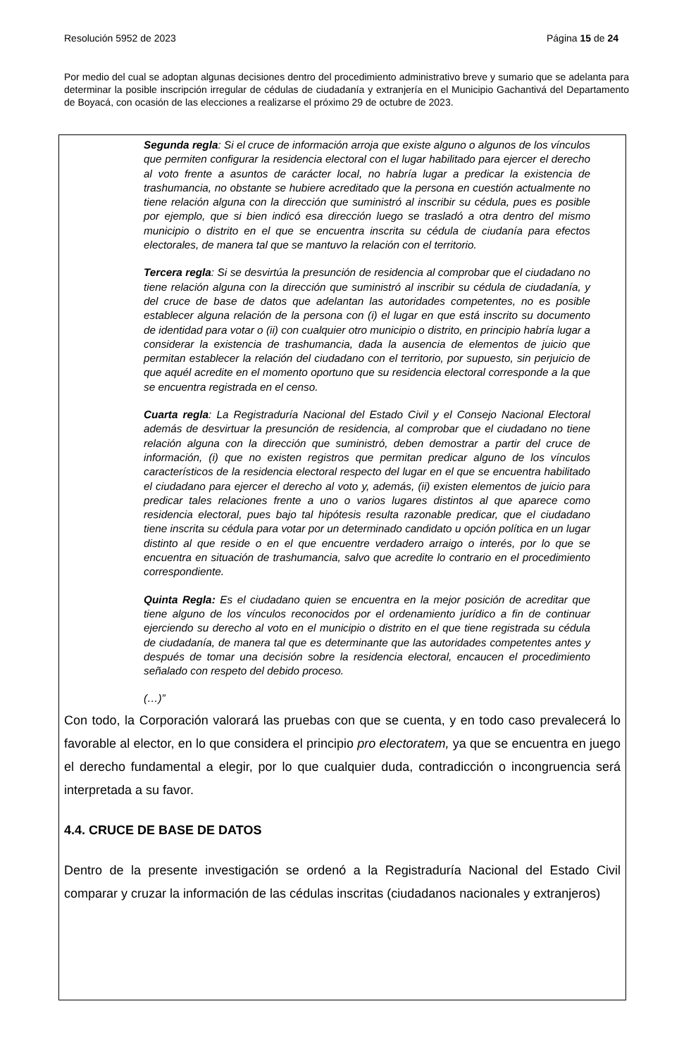Resolución 5952 de 2023 Página 15 de 24
Por medio del cual se adoptan algunas decisiones dentro del procedimiento administrativo breve y sumario que se adelanta para determinar la posible inscripción irregular de cédulas de ciudadanía y extranjería en el Municipio Gachantivá del Departamento de Boyacá, con ocasión de las elecciones a realizarse el próximo 29 de octubre de 2023.
Segunda regla: Si el cruce de información arroja que existe alguno o algunos de los vínculos que permiten configurar la residencia electoral con el lugar habilitado para ejercer el derecho al voto frente a asuntos de carácter local, no habría lugar a predicar la existencia de trashumancia, no obstante se hubiere acreditado que la persona en cuestión actualmente no tiene relación alguna con la dirección que suministró al inscribir su cédula, pues es posible por ejemplo, que si bien indicó esa dirección luego se trasladó a otra dentro del mismo municipio o distrito en el que se encuentra inscrita su cédula de ciudanía para efectos electorales, de manera tal que se mantuvo la relación con el territorio.
Tercera regla: Si se desvirtúa la presunción de residencia al comprobar que el ciudadano no tiene relación alguna con la dirección que suministró al inscribir su cédula de ciudadanía, y del cruce de base de datos que adelantan las autoridades competentes, no es posible establecer alguna relación de la persona con (i) el lugar en que está inscrito su documento de identidad para votar o (ii) con cualquier otro municipio o distrito, en principio habría lugar a considerar la existencia de trashumancia, dada la ausencia de elementos de juicio que permitan establecer la relación del ciudadano con el territorio, por supuesto, sin perjuicio de que aquél acredite en el momento oportuno que su residencia electoral corresponde a la que se encuentra registrada en el censo.
Cuarta regla: La Registraduría Nacional del Estado Civil y el Consejo Nacional Electoral además de desvirtuar la presunción de residencia, al comprobar que el ciudadano no tiene relación alguna con la dirección que suministró, deben demostrar a partir del cruce de información, (i) que no existen registros que permitan predicar alguno de los vínculos característicos de la residencia electoral respecto del lugar en el que se encuentra habilitado el ciudadano para ejercer el derecho al voto y, además, (ii) existen elementos de juicio para predicar tales relaciones frente a uno o varios lugares distintos al que aparece como residencia electoral, pues bajo tal hipótesis resulta razonable predicar, que el ciudadano tiene inscrita su cédula para votar por un determinado candidato u opción política en un lugar distinto al que reside o en el que encuentre verdadero arraigo o interés, por lo que se encuentra en situación de trashumancia, salvo que acredite lo contrario en el procedimiento correspondiente.
Quinta Regla: Es el ciudadano quien se encuentra en la mejor posición de acreditar que tiene alguno de los vínculos reconocidos por el ordenamiento jurídico a fin de continuar ejerciendo su derecho al voto en el municipio o distrito en el que tiene registrada su cédula de ciudadanía, de manera tal que es determinante que las autoridades competentes antes y después de tomar una decisión sobre la residencia electoral, encaucen el procedimiento señalado con respeto del debido proceso.
(…)”
Con todo, la Corporación valorará las pruebas con que se cuenta, y en todo caso prevalecerá lo favorable al elector, en lo que considera el principio pro electoratem, ya que se encuentra en juego el derecho fundamental a elegir, por lo que cualquier duda, contradicción o incongruencia será interpretada a su favor.
4.4. CRUCE DE BASE DE DATOS
Dentro de la presente investigación se ordenó a la Registraduría Nacional del Estado Civil comparar y cruzar la información de las cédulas inscritas (ciudadanos nacionales y extranjeros)